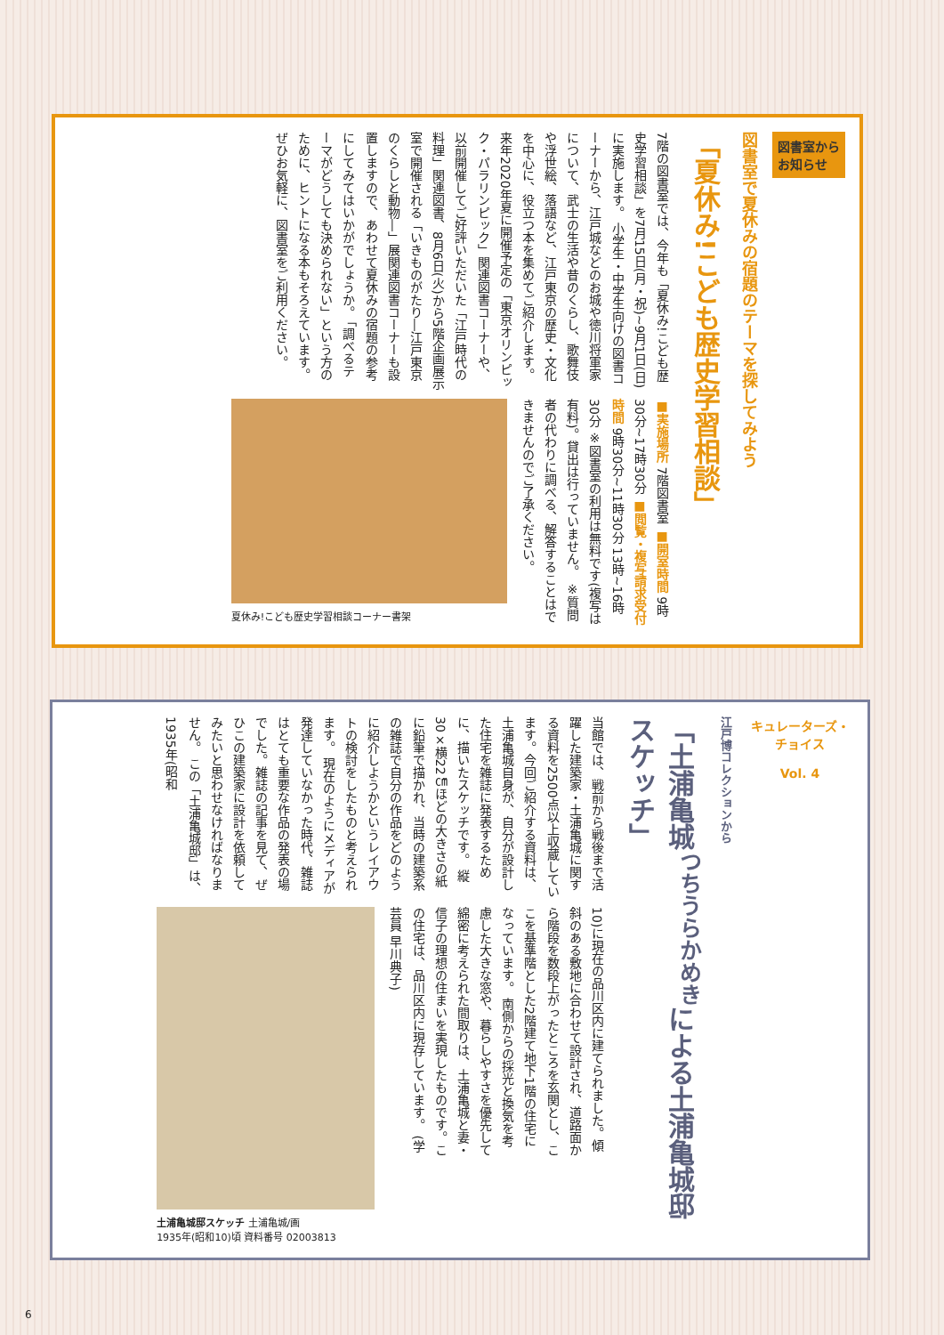図書室から
お知らせ
図書室で夏休みの宿題のテーマを探してみよう
「夏休み!こども歴史学習相談」
7階の図書室では、今年も「夏休み!こども歴史学習相談」を7月15日(月・祝)~9月1日(日)に実施します。 小学生・中学生向けの図書コーナーから、江戸城などのお城や徳川将軍家について、武士の生活や昔のくらし、歌舞伎や浮世絵、落語など、江戸東京の歴史・文化を中心に、役立つ本を集めてご紹介します。来年2020年夏に開催予定の「東京オリンピック・パラリンピック」関連図書コーナーや、以前開催してご好評いただいた「江戸時代の料理」関連図書、8月6日(火)から5階企画展示室で開催される「いきものがたり―江戸東京のくらしと動物―」展関連図書コーナーも設置しますので、あわせて夏休みの宿題の参考にしてみてはいかがでしょうか。 「調べるテーマがどうしても決められない」という方のために、ヒントになる本もそろえています。ぜひお気軽に、図書室をご利用ください。
■実施場所 7階図書室 ■開室時間 9時30分~17時30分 ■閲覧・複写請求受付時間 9時30分~11時30分 13時~16時30分 ※図書室の利用は無料です(複写は有料)。貸出は行っていません。 ※質問者の代わりに調べる、解答することはできませんのでご了承ください。
夏休み!こども歴史学習相談コーナー書架
キュレーターズ・チョイス
Vol. 4
江戸博コレクションから
「土浦亀城<sup>つちうらかめき</sup>による土浦亀城邸スケッチ」
当館では、戦前から戦後まで活躍した建築家・土浦亀城に関する資料を2500点以上収蔵しています。今回ご紹介する資料は、土浦亀城自身が、自分が設計した住宅を雑誌に発表するために、描いたスケッチです。 縦30×横22㎝ほどの大きさの紙に鉛筆で描かれ、当時の建築系の雑誌で自分の作品をどのように紹介しようかというレイアウトの検討をしたものと考えられます。 現在のようにメディアが発達していなかった時代、雑誌はとても重要な作品の発表の場でした。雑誌の記事を見て、ぜひこの建築家に設計を依頼してみたいと思わせなければなりません。 この「土浦亀城邸」は、1935年(昭和
10)に現在の品川区内に建てられました。傾斜のある敷地に合わせて設計され、道路面から階段を数段上がったところを玄関とし、ここを基準階とした2階建て地下1階の住宅になっています。 南側からの採光と換気を考慮した大きな窓や、暮らしやすさを優先して綿密に考えられた間取りは、土浦亀城と妻・信子の理想の住まいを実現したものです。この住宅は、品川区内に現存しています。 (学芸員 早川典子)
土浦亀城邸スケッチ 土浦亀城/画
1935年(昭和10)頃 資料番号 02003813
6